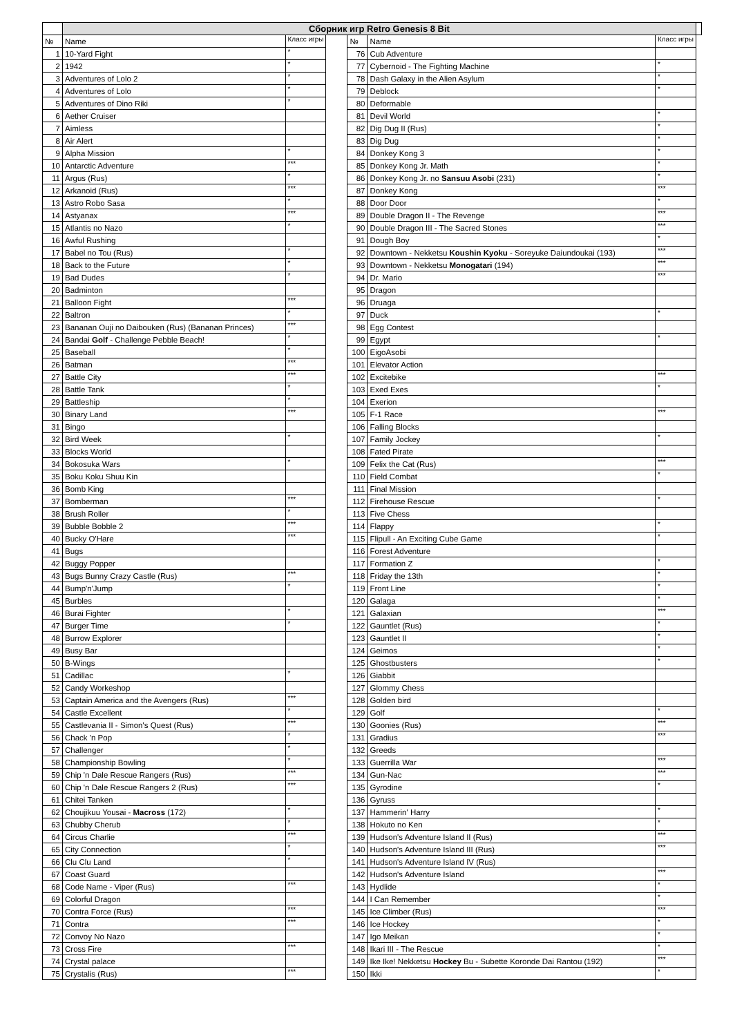| | Сборник игр Retro Genesis 8 Bit | | | | | | |
| № | Name | Класс игры | | № | Name | Класс игры | |
| 1 | 10-Yard Fight | * | | 76 | Cub Adventure | | |
| 2 | 1942 | * | | 77 | Cybernoid - The Fighting Machine | * | |
| 3 | Adventures of Lolo 2 | * | | 78 | Dash Galaxy in the Alien Asylum | * | |
| 4 | Adventures of Lolo | * | | 79 | Deblock | * | |
| 5 | Adventures of Dino Riki | * | | 80 | Deformable | | |
| 6 | Aether Cruiser | | | 81 | Devil World | * | |
| 7 | Aimless | | | 82 | Dig Dug II (Rus) | * | |
| 8 | Air Alert | | | 83 | Dig Dug | * | |
| 9 | Alpha Mission | * | | 84 | Donkey Kong 3 | * | |
| 10 | Antarctic Adventure | *** | | 85 | Donkey Kong Jr. Math | * | |
| 11 | Argus (Rus) | * | | 86 | Donkey Kong Jr. no Sansuu Asobi (231) | * | |
| 12 | Arkanoid (Rus) | *** | | 87 | Donkey Kong | *** | |
| 13 | Astro Robo Sasa | * | | 88 | Door Door | * | |
| 14 | Astyanax | *** | | 89 | Double Dragon II - The Revenge | *** | |
| 15 | Atlantis no Nazo | * | | 90 | Double Dragon III - The Sacred Stones | *** | |
| 16 | Awful Rushing | | | 91 | Dough Boy | * | |
| 17 | Babel no Tou (Rus) | * | | 92 | Downtown - Nekketsu Koushin Kyoku - Soreyuke Daiundoukai (193) | *** | |
| 18 | Back to the Future | * | | 93 | Downtown - Nekketsu Monogatari (194) | *** | |
| 19 | Bad Dudes | * | | 94 | Dr. Mario | *** | |
| 20 | Badminton | | | 95 | Dragon | | |
| 21 | Balloon Fight | *** | | 96 | Druaga | | |
| 22 | Baltron | * | | 97 | Duck | * | |
| 23 | Bananan Ouji no Daibouken (Rus) (Bananan Princes) | *** | | 98 | Egg Contest | | |
| 24 | Bandai Golf - Challenge Pebble Beach! | * | | 99 | Egypt | * | |
| 25 | Baseball | * | | 100 | EigoAsobi | | |
| 26 | Batman | *** | | 101 | Elevator Action | | |
| 27 | Battle City | *** | | 102 | Excitebike | *** | |
| 28 | Battle Tank | * | | 103 | Exed Exes | * | |
| 29 | Battleship | * | | 104 | Exerion | | |
| 30 | Binary Land | *** | | 105 | F-1 Race | *** | |
| 31 | Bingo | | | 106 | Falling Blocks | | |
| 32 | Bird Week | * | | 107 | Family Jockey | * | |
| 33 | Blocks World | | | 108 | Fated Pirate | | |
| 34 | Bokosuka Wars | * | | 109 | Felix the Cat (Rus) | *** | |
| 35 | Boku Koku Shuu Kin | | | 110 | Field Combat | * | |
| 36 | Bomb King | | | 111 | Final Mission | | |
| 37 | Bomberman | *** | | 112 | Firehouse Rescue | * | |
| 38 | Brush Roller | * | | 113 | Five Chess | | |
| 39 | Bubble Bobble 2 | *** | | 114 | Flappy | * | |
| 40 | Bucky O'Hare | *** | | 115 | Flipull - An Exciting Cube Game | * | |
| 41 | Bugs | | | 116 | Forest Adventure | | |
| 42 | Buggy Popper | | | 117 | Formation Z | * | |
| 43 | Bugs Bunny Crazy Castle (Rus) | *** | | 118 | Friday the 13th | * | |
| 44 | Bump'n'Jump | * | | 119 | Front Line | * | |
| 45 | Burbles | | | 120 | Galaga | * | |
| 46 | Burai Fighter | * | | 121 | Galaxian | *** | |
| 47 | Burger Time | * | | 122 | Gauntlet (Rus) | * | |
| 48 | Burrow Explorer | | | 123 | Gauntlet II | * | |
| 49 | Busy Bar | | | 124 | Geimos | * | |
| 50 | B-Wings | | | 125 | Ghostbusters | * | |
| 51 | Cadillac | * | | 126 | Giabbit | | |
| 52 | Candy Workeshop | | | 127 | Glommy Chess | | |
| 53 | Captain America and the Avengers (Rus) | *** | | 128 | Golden bird | | |
| 54 | Castle Excellent | * | | 129 | Golf | * | |
| 55 | Castlevania II - Simon's Quest (Rus) | *** | | 130 | Goonies (Rus) | *** | |
| 56 | Chack 'n Pop | * | | 131 | Gradius | *** | |
| 57 | Challenger | * | | 132 | Greeds | | |
| 58 | Championship Bowling | * | | 133 | Guerrilla War | *** | |
| 59 | Chip 'n Dale Rescue Rangers (Rus) | *** | | 134 | Gun-Nac | *** | |
| 60 | Chip 'n Dale Rescue Rangers 2 (Rus) | *** | | 135 | Gyrodine | * | |
| 61 | Chitei Tanken | | | 136 | Gyruss | | |
| 62 | Choujikuu Yousai - Macross (172) | * | | 137 | Hammerin' Harry | * | |
| 63 | Chubby Cherub | * | | 138 | Hokuto no Ken | * | |
| 64 | Circus Charlie | *** | | 139 | Hudson's Adventure Island II (Rus) | *** | |
| 65 | City Connection | * | | 140 | Hudson's Adventure Island III (Rus) | *** | |
| 66 | Clu Clu Land | * | | 141 | Hudson's Adventure Island IV (Rus) | | |
| 67 | Coast Guard | | | 142 | Hudson's Adventure Island | *** | |
| 68 | Code Name - Viper (Rus) | *** | | 143 | Hydlide | * | |
| 69 | Colorful Dragon | | | 144 | I Can Remember | * | |
| 70 | Contra Force (Rus) | *** | | 145 | Ice Climber (Rus) | *** | |
| 71 | Contra | *** | | 146 | Ice Hockey | * | |
| 72 | Convoy No Nazo | | | 147 | Igo Meikan | * | |
| 73 | Cross Fire | *** | | 148 | Ikari III - The Rescue | * | |
| 74 | Crystal palace | | | 149 | Ike Ike! Nekketsu Hockey Bu - Subette Koronde Dai Rantou (192) | *** | |
| 75 | Crystalis (Rus) | *** | | 150 | Ikki | * | |